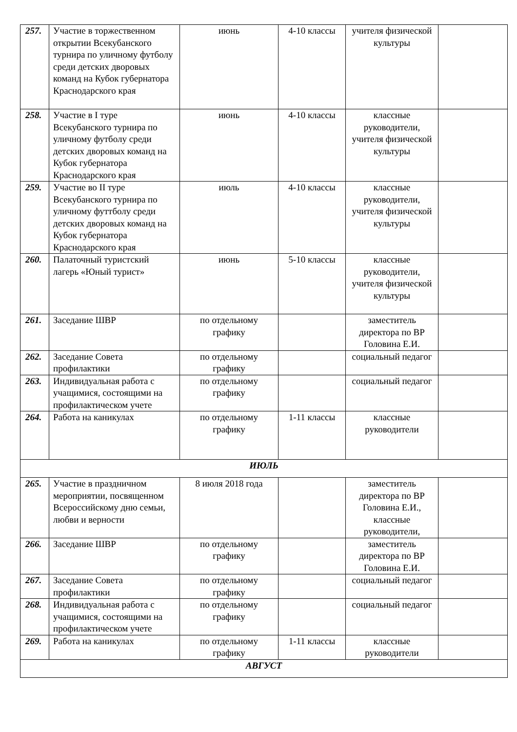| 257. | Участие в торжественном открытии Всекубанского турнира по уличному футболу среди детских дворовых команд на Кубок губернатора Краснодарского края | июнь | 4-10 классы | учителя физической культуры | |
| 258. | Участие в I туре Всекубанского турнира по уличному футболу среди детских дворовых команд на Кубок губернатора Краснодарского края | июнь | 4-10 классы | классные руководители, учителя физической культуры | |
| 259. | Участие во II туре Всекубанского турнира по уличному футтболу среди детских дворовых команд на Кубок губернатора Краснодарского края | июль | 4-10 классы | классные руководители, учителя физической культуры | |
| 260. | Палаточный туристский лагерь «Юный турист» | июнь | 5-10 классы | классные руководители, учителя физической культуры | |
| 261. | Заседание ШВР | по отдельному графику | | заместитель директора по ВР Головина Е.И. | |
| 262. | Заседание Совета профилактики | по отдельному графику | | социальный педагог | |
| 263. | Индивидуальная работа с учащимися, состоящими на профилактическом учете | по отдельному графику | | социальный педагог | |
| 264. | Работа на каникулах | по отдельному графику | 1-11 классы | классные руководители | |
| ИЮЛЬ | | | | | |
| 265. | Участие в праздничном мероприятии, посвященном Всероссийскому дню семьи, любви и верности | 8 июля 2018 года | | заместитель директора по ВР Головина Е.И., классные руководители, | |
| 266. | Заседание ШВР | по отдельному графику | | заместитель директора по ВР Головина Е.И. | |
| 267. | Заседание Совета профилактики | по отдельному графику | | социальный педагог | |
| 268. | Индивидуальная работа с учащимися, состоящими на профилактическом учете | по отдельному графику | | социальный педагог | |
| 269. | Работа на каникулах | по отдельному графику | 1-11 классы | классные руководители | |
| АВГУСТ | | | | | |